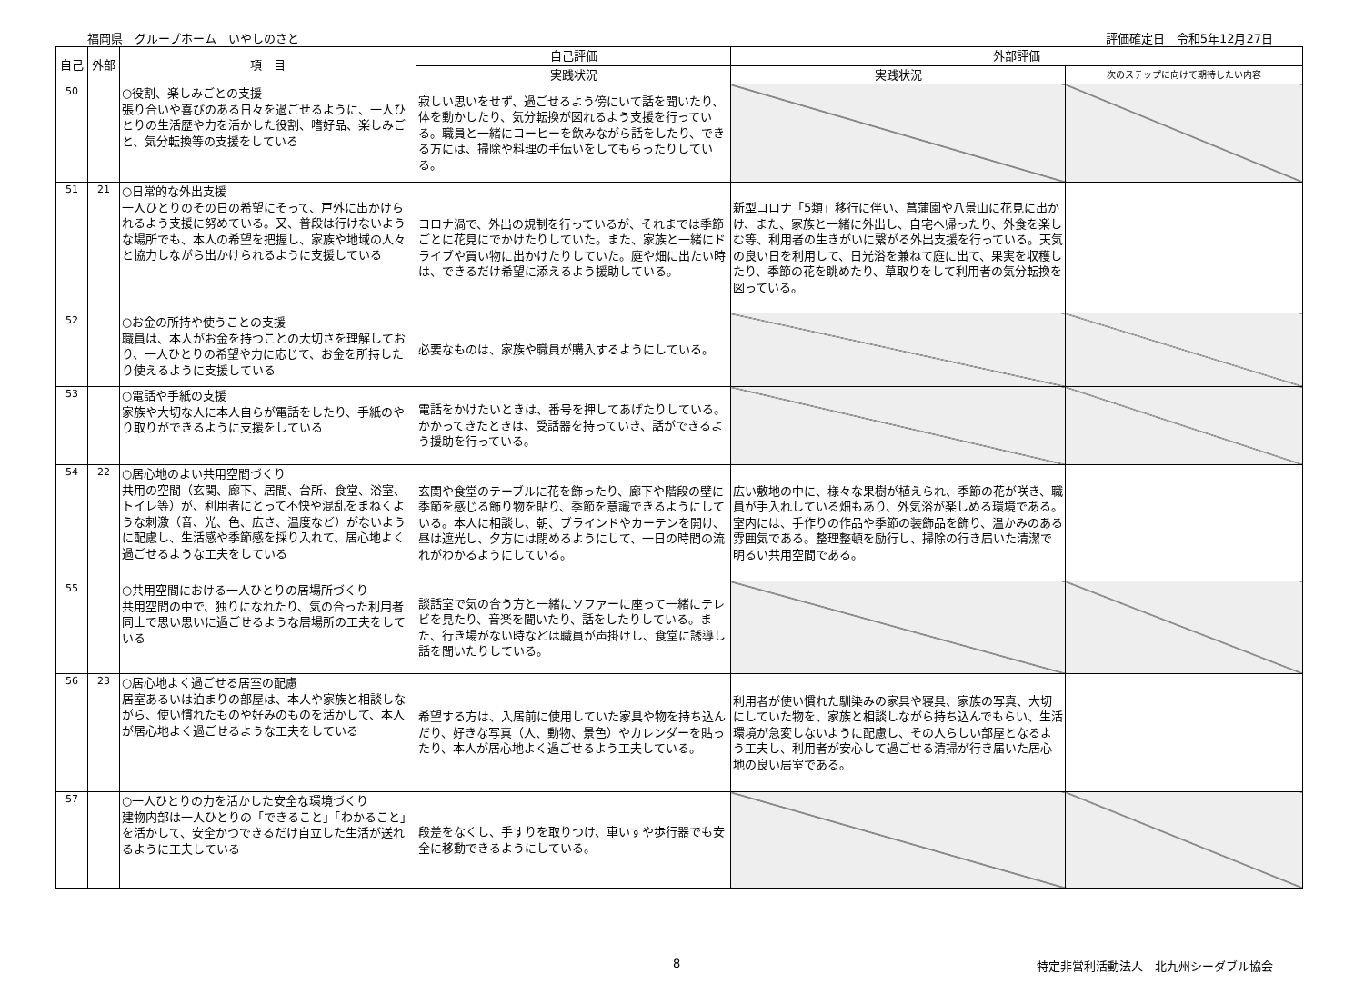福岡県　グループホーム　いやしのさと 評価確定日　令和5年12月27日
| 自己 | 外部 | 項 目 | 自己評価 | 外部評価 | |
| --- | --- | --- | --- | --- | --- |
| | | | 実践状況 | 実践状況 | 次のステップに向けて期待したい内容 |
| 50 | | ○役割、楽しみごとの支援 張り合いや喜びのある日々を過ごせるように、一人ひとりの生活歴や力を活かした役割、嗜好品、楽しみごと、気分転換等の支援をしている | 寂しい思いをせず、過ごせるよう傍にいて話を聞いたり、体を動かしたり、気分転換が図れるよう支援を行っている。職員と一緒にコーヒーを飲みながら話をしたり、できる方には、掃除や料理の手伝いをしてもらったりしている。 | | |
| 51 | 21 | ○日常的な外出支援 一人ひとりのその日の希望にそって、戸外に出かけられるよう支援に努めている。又、普段は行けないような場所でも、本人の希望を把握し、家族や地域の人々と協力しながら出かけられるように支援している | コロナ渦で、外出の規制を行っているが、それまでは季節ごとに花見にでかけたりしていた。また、家族と一緒にドライブや買い物に出かけたりしていた。庭や畑に出たい時は、できるだけ希望に添えるよう援助している。 | 新型コロナ「5類」移行に伴い、菖蒲園や八景山に花見に出かけ、また、家族と一緒に外出し、自宅へ帰ったり、外食を楽しむ等、利用者の生きがいに繋がる外出支援を行っている。天気の良い日を利用して、日光浴を兼ねて庭に出て、果実を収穫したり、季節の花を眺めたり、草取りをして利用者の気分転換を図っている。 | |
| 52 | | ○お金の所持や使うことの支援 職員は、本人がお金を持つことの大切さを理解しており、一人ひとりの希望や力に応じて、お金を所持したり使えるように支援している | 必要なものは、家族や職員が購入するようにしている。 | | |
| 53 | | ○電話や手紙の支援 家族や大切な人に本人自らが電話をしたり、手紙のやり取りができるように支援をしている | 電話をかけたいときは、番号を押してあげたりしている。かかってきたときは、受話器を持っていき、話ができるよう援助を行っている。 | | |
| 54 | 22 | ○居心地のよい共用空間づくり 共用の空間（玄関、廊下、居間、台所、食堂、浴室、トイレ等）が、利用者にとって不快や混乱をまねくような刺激（音、光、色、広さ、温度など）がないように配慮し、生活感や季節感を採り入れて、居心地よく過ごせるような工夫をしている | 玄関や食堂のテーブルに花を飾ったり、廊下や階段の壁に季節を感じる飾り物を貼り、季節を意識できるようにしている。本人に相談し、朝、ブラインドやカーテンを開け、昼は遮光し、夕方には閉めるようにして、一日の時間の流れがわかるようにしている。 | 広い敷地の中に、様々な果樹が植えられ、季節の花が咲き、職員が手入れしている畑もあり、外気浴が楽しめる環境である。室内には、手作りの作品や季節の装飾品を飾り、温かみのある雰囲気である。整理整頓を励行し、掃除の行き届いた清潔で明るい共用空間である。 | |
| 55 | | ○共用空間における一人ひとりの居場所づくり 共用空間の中で、独りになれたり、気の合った利用者同士で思い思いに過ごせるような居場所の工夫をしている | 談話室で気の合う方と一緒にソファーに座って一緒にテレビを見たり、音楽を聞いたり、話をしたりしている。また、行き場がない時などは職員が声掛けし、食堂に誘導し話を聞いたりしている。 | | |
| 56 | 23 | ○居心地よく過ごせる居室の配慮 居室あるいは泊まりの部屋は、本人や家族と相談しながら、使い慣れたものや好みのものを活かして、本人が居心地よく過ごせるような工夫をしている | 希望する方は、入居前に使用していた家具や物を持ち込んだり、好きな写真（人、動物、景色）やカレンダーを貼ったり、本人が居心地よく過ごせるよう工夫している。 | 利用者が使い慣れた馴染みの家具や寝具、家族の写真、大切にしていた物を、家族と相談しながら持ち込んでもらい、生活環境が急変しないように配慮し、その人らしい部屋となるよう工夫し、利用者が安心して過ごせる清掃が行き届いた居心地の良い居室である。 | |
| 57 | | ○一人ひとりの力を活かした安全な環境づくり 建物内部は一人ひとりの「できること」「わかること」を活かして、安全かつできるだけ自立した生活が送れるように工夫している | 段差をなくし、手すりを取りつけ、車いすや歩行器でも安全に移動できるようにしている。 | | |
8 特定非営利活動法人　北九州シーダブル協会